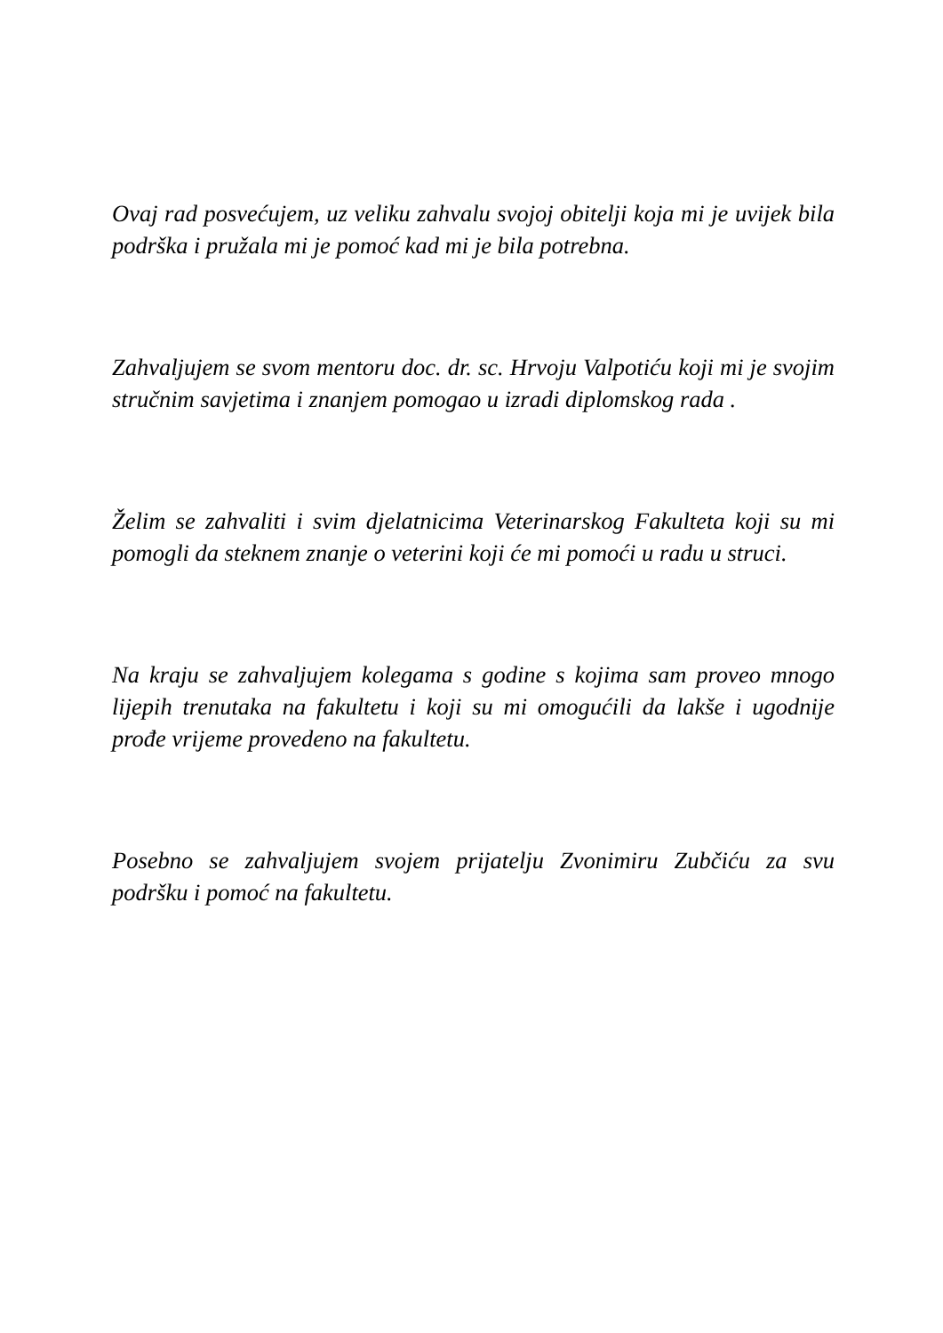Ovaj rad posvećujem, uz veliku zahvalu svojoj obitelji koja mi je uvijek bila podrška i pružala mi je pomoć kad mi je bila potrebna.
Zahvaljujem se svom mentoru doc. dr. sc. Hrvoju Valpotiću koji mi je svojim stručnim savjetima i znanjem pomogao u izradi diplomskog rada .
Želim se zahvaliti i svim djelatnicima Veterinarskog Fakulteta koji su mi pomogli da steknem znanje o veterini koji će mi pomoći u radu u struci.
Na kraju se zahvaljujem kolegama s godine s kojima sam proveo mnogo lijepih trenutaka na fakultetu i koji su mi omogućili da lakše i ugodnije prođe vrijeme provedeno na fakultetu.
Posebno se zahvaljujem svojem prijatelju Zvonimiru Zubčiću za svu podršku i pomoć na fakultetu.